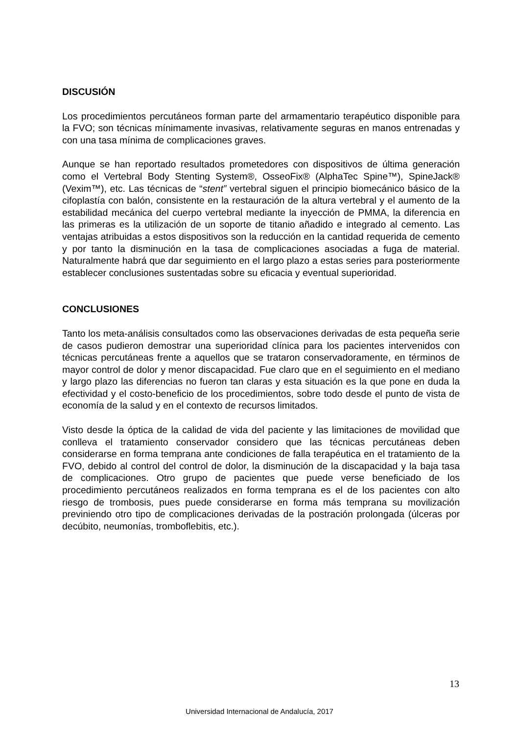DISCUSIÓN
Los procedimientos percutáneos forman parte del armamentario terapéutico disponible para la FVO; son técnicas mínimamente invasivas, relativamente seguras en manos entrenadas y con una tasa mínima de complicaciones graves.
Aunque se han reportado resultados prometedores con dispositivos de última generación como el Vertebral Body Stenting System®, OsseoFix® (AlphaTec Spine™), SpineJack® (Vexim™), etc. Las técnicas de “stent” vertebral siguen el principio biomecánico básico de la cifoplastía con balón, consistente en la restauración de la altura vertebral y el aumento de la estabilidad mecánica del cuerpo vertebral mediante la inyección de PMMA, la diferencia en las primeras es la utilización de un soporte de titanio añadido e integrado al cemento. Las ventajas atribuidas a estos dispositivos son la reducción en la cantidad requerida de cemento y por tanto la disminución en la tasa de complicaciones asociadas a fuga de material. Naturalmente habrá que dar seguimiento en el largo plazo a estas series para posteriormente establecer conclusiones sustentadas sobre su eficacia y eventual superioridad.
CONCLUSIONES
Tanto los meta-análisis consultados como las observaciones derivadas de esta pequeña serie de casos pudieron demostrar una superioridad clínica para los pacientes intervenidos con técnicas percutáneas frente a aquellos que se trataron conservadoramente, en términos de mayor control de dolor y menor discapacidad. Fue claro que en el seguimiento en el mediano y largo plazo las diferencias no fueron tan claras y esta situación es la que pone en duda la efectividad y el costo-beneficio de los procedimientos, sobre todo desde el punto de vista de economía de la salud y en el contexto de recursos limitados.
Visto desde la óptica de la calidad de vida del paciente y las limitaciones de movilidad que conlleva el tratamiento conservador considero que las técnicas percutáneas deben considerarse en forma temprana ante condiciones de falla terapéutica en el tratamiento de la FVO, debido al control del control de dolor, la disminución de la discapacidad y la baja tasa de complicaciones. Otro grupo de pacientes que puede verse beneficiado de los procedimiento percutáneos realizados en forma temprana es el de los pacientes con alto riesgo de trombosis, pues puede considerarse en forma más temprana su movilización previniendo otro tipo de complicaciones derivadas de la postración prolongada (úlceras por decúbito, neumonías, tromboflebitis, etc.).
13
Universidad Internacional de Andalucía, 2017